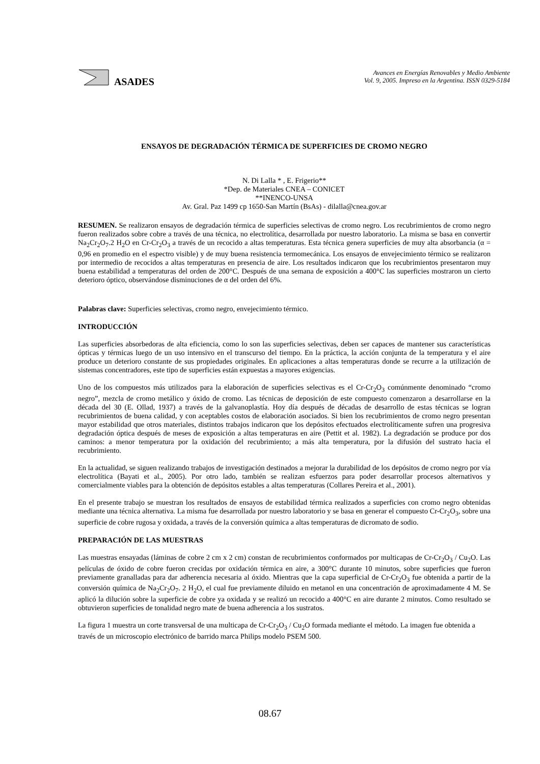ASADES
Avances en Energías Renovables y Medio Ambiente
Vol. 9, 2005. Impreso en la Argentina. ISSN 0329-5184
ENSAYOS DE DEGRADACIÓN TÉRMICA DE SUPERFICIES DE CROMO NEGRO
N. Di Lalla * , E. Frigerio**
*Dep. de Materiales CNEA – CONICET
**INENCO-UNSA
Av. Gral. Paz 1499 cp 1650-San Martín (BsAs) - dilalla@cnea.gov.ar
RESUMEN. Se realizaron ensayos de degradación térmica de superficies selectivas de cromo negro. Los recubrimientos de cromo negro fueron realizados sobre cobre a través de una técnica, no electrolítica, desarrollada por nuestro laboratorio. La misma se basa en convertir Na<sub>2</sub>Cr<sub>2</sub>O<sub>7</sub>.2 H<sub>2</sub>O en Cr-Cr<sub>2</sub>O<sub>3</sub> a través de un recocido a altas temperaturas. Esta técnica genera superficies de muy alta absorbancia (α = 0,96 en promedio en el espectro visible) y de muy buena resistencia termomecánica. Los ensayos de envejecimiento térmico se realizaron por intermedio de recocidos a altas temperaturas en presencia de aire. Los resultados indicaron que los recubrimientos presentaron muy buena estabilidad a temperaturas del orden de 200°C. Después de una semana de exposición a 400°C las superficies mostraron un cierto deterioro óptico, observándose disminuciones de α del orden del 6%.
Palabras clave: Superficies selectivas, cromo negro, envejecimiento térmico.
INTRODUCCIÓN
Las superficies absorbedoras de alta eficiencia, como lo son las superficies selectivas, deben ser capaces de mantener sus características ópticas y térmicas luego de un uso intensivo en el transcurso del tiempo. En la práctica, la acción conjunta de la temperatura y el aire produce un deterioro constante de sus propiedades originales. En aplicaciones a altas temperaturas donde se recurre a la utilización de sistemas concentradores, este tipo de superficies están expuestas a mayores exigencias.
Uno de los compuestos más utilizados para la elaboración de superficies selectivas es el Cr-Cr<sub>2</sub>O<sub>3</sub> comúnmente denominado “cromo negro”, mezcla de cromo metálico y óxido de cromo. Las técnicas de deposición de este compuesto comenzaron a desarrollarse en la década del 30 (E. Ollad, 1937) a través de la galvanoplastía. Hoy día después de décadas de desarrollo de estas técnicas se logran recubrimientos de buena calidad, y con aceptables costos de elaboración asociados. Si bien los recubrimientos de cromo negro presentan mayor estabilidad que otros materiales, distintos trabajos indicaron que los depósitos efectuados electrolíticamente sufren una progresiva degradación óptica después de meses de exposición a altas temperaturas en aire (Pettit et al. 1982). La degradación se produce por dos caminos: a menor temperatura por la oxidación del recubrimiento; a más alta temperatura, por la difusión del sustrato hacia el recubrimiento.
En la actualidad, se siguen realizando trabajos de investigación destinados a mejorar la durabilidad de los depósitos de cromo negro por vía electrolítica (Bayati et al., 2005). Por otro lado, también se realizan esfuerzos para poder desarrollar procesos alternativos y comercialmente viables para la obtención de depósitos estables a altas temperaturas (Collares Pereira et al., 2001).
En el presente trabajo se muestran los resultados de ensayos de estabilidad térmica realizados a superficies con cromo negro obtenidas mediante una técnica alternativa. La misma fue desarrollada por nuestro laboratorio y se basa en generar el compuesto Cr-Cr<sub>2</sub>O<sub>3</sub>, sobre una superficie de cobre rugosa y oxidada, a través de la conversión química a altas temperaturas de dicromato de sodio.
PREPARACIÓN DE LAS MUESTRAS
Las muestras ensayadas (láminas de cobre 2 cm x 2 cm) constan de recubrimientos conformados por multicapas de Cr-Cr<sub>2</sub>O<sub>3</sub> / Cu<sub>2</sub>O. Las películas de óxido de cobre fueron crecidas por oxidación térmica en aire, a 300°C durante 10 minutos, sobre superficies que fueron previamente granalladas para dar adherencia necesaria al óxido. Mientras que la capa superficial de Cr-Cr<sub>2</sub>O<sub>3</sub> fue obtenida a partir de la conversión química de Na<sub>2</sub>Cr<sub>2</sub>O<sub>7</sub>. 2 H<sub>2</sub>O, el cual fue previamente diluido en metanol en una concentración de aproximadamente 4 M. Se aplicó la dilución sobre la superficie de cobre ya oxidada y se realizó un recocido a 400°C en aire durante 2 minutos. Como resultado se obtuvieron superficies de tonalidad negro mate de buena adherencia a los sustratos.
La figura 1 muestra un corte transversal de una multicapa de Cr-Cr<sub>2</sub>O<sub>3</sub> / Cu<sub>2</sub>O formada mediante el método. La imagen fue obtenida a través de un microscopio electrónico de barrido marca Philips modelo PSEM 500.
08.67